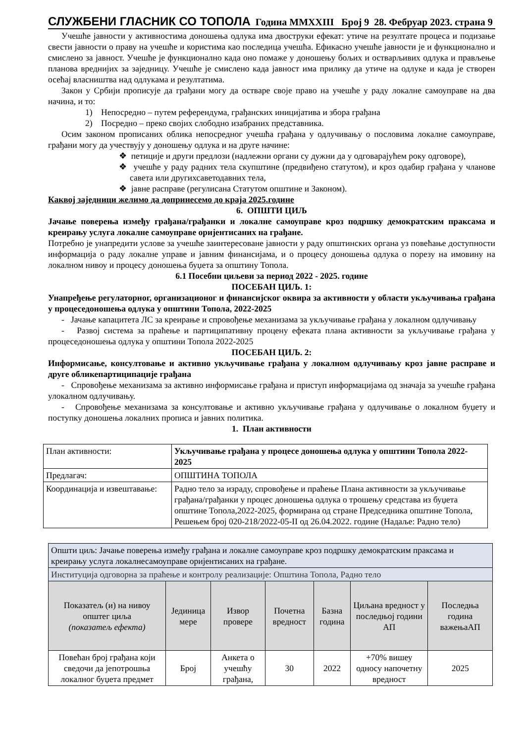СЛУЖБЕНИ ГЛАСНИК СО ТОПОЛА Година MMXXIII Број 9 28. Фебруар 2023. страна 9
Учешће јавности у активностима доношења одлука има двоструки ефекат: утиче на резултате процеса и подизање свести јавности о праву на учешће и користима као последица учешћа. Ефикасно учешће јавности је и функционално и смислено за јавност. Учешће је функционално када оно помаже у доношењу бољих и остварљивих одлука и прављење планова вреднијих за заједницу. Учешће је смислено када јавност има прилику да утиче на одлуке и када је створен осећај власништва над одлукама и резултатима.
Закон у Србији прописује да грађани могу да остваре своје право на учешће у раду локалне самоуправе на два начина, и то:
1) Непосредно – путем референдума, грађанских иницијатива и збора грађана
2) Посредно – преко својих слободно изабраних представника.
Осим законом прописаних облика непосредног учешћа грађана у одлучивању о пословима локалне самоуправе, грађани могу да учествују у доношењу одлука и на друге начине:
❖ петиције и други предлози (надлежни органи су дужни да у одговарајућем року одговоре),
❖ учешће у раду радних тела скупштине (предвиђено статутом), и кроз одабир грађана у чланове савета или другихсаветодавних тела,
❖ јавне расправе (регулисана Статутом општине и Законом).
Каквој заједници желимо да допринесемо до краја 2025.године
6. ОПШТИ ЦИЉ
Јачање поверења између грађана/грађанки и локалне самоуправе кроз подршку демократским праксама и креирању услуга локалне самоуправе оријентисаних на грађане.
Потребно је унапредити услове за учешће заинтересоване јавности у раду општинских органа уз повећање доступности информација о раду локалне управе и јавним финансијама, и о процесу доношења одлука о порезу на имовину на локалном нивоу и процесу доношења буџета за општину Топола.
6.1 Посебни циљеви за период 2022 - 2025. године
ПОСЕБАН ЦИЉ. 1:
Унапређење регулаторног, организационог и финансијског оквира за активности у области укључивања грађана у процеседоношења одлука у општини Топола, 2022-2025
- Јачање капацитета ЛС за креирање и спровођење механизама за укључивање грађана у локалном одлучивању
- Развој система за праћење и партиципативну процену ефеката плана активности за укључивање грађана у процеседоношења одлука у општини Топола 2022-2025
ПОСЕБАН ЦИЉ. 2:
Информисање, консултовање и активно укључивање грађана у локалном одлучивању кроз јавне расправе и друге обликепартиципације грађана
- Спровођење механизама за активно информисање грађана и приступ информацијама од значаја за учешће грађана улокалном одлучивању.
- Спровођење механизама за консултовање и активно укључивање грађана у одлучивање о локалном буџету и поступку доношења локалних прописа и јавних политика.
1. План активности
| План активности: | Укључивање грађана у процесе доношења одлука у општини Топола 2022-2025 |
| Предлагач: | ОПШТИНА ТОПОЛА |
| Координација и извештавање: | Радно тело за израду, спровођење и праћење Плана активности за укључивање грађана/грађанки у процес доношења одлука о трошењу средстава из буџета општине Топола,2022-2025, формирана од стране Председника општине Топола, Решењем број 020-218/2022-05-II од 26.04.2022. године (Надаље: Радно тело) |
| Општи циљ: Јачање поверења између грађана и локалне самоуправе кроз подршку демократским праксама и креирању услуга локалнесамоуправе оријентисаних на грађане. | | | | | | |
| Институција одговорна за праћење и контролу реализације: Општина Топола, Радно тело | | | | | | |
| Показатељ (и) на нивоу општег циља (показатељ ефекта) | Јединица мере | Извор провере | Почетна вредност | Базна година | Циљана вредност у последњој години АП | Последња година важењаАП |
| Повећан број грађана који сведочи да јепотрошња локалног буџета предмет | Број | Анкета о учешћу грађана, | 30 | 2022 | +70% вишеу односу напочетну вредност | 2025 |